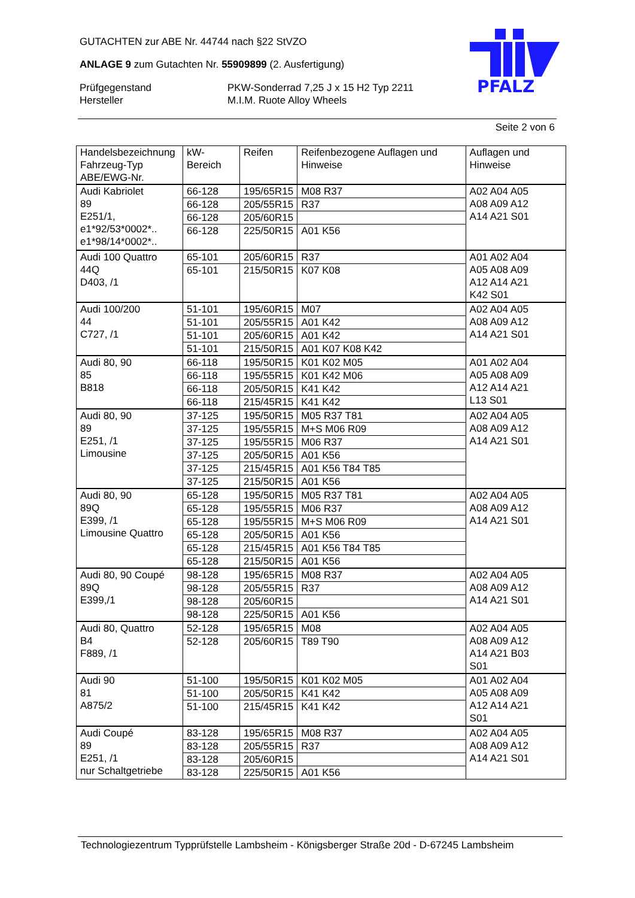PFALZ
GUTACHTEN zur ABE Nr. 44744 nach §22 StVZO
ANLAGE 9 zum Gutachten Nr. 55909899 (2. Ausfertigung)
Prüfgegenstand
Hersteller
PKW-Sonderrad 7,25 J x 15 H2 Typ 2211
M.I.M. Ruote Alloy Wheels
Seite 2 von 6
| Handelsbezeichnung Fahrzeug-Typ ABE/EWG-Nr. | kW-Bereich | Reifen | Reifenbezogene Auflagen und Hinweise | Auflagen und Hinweise |
| --- | --- | --- | --- | --- |
| Audi Kabriolet 89 E251/1, e1*92/53*0002*.. e1*98/14*0002*.. | 66-128 | 195/65R15 | M08 R37 | A02 A04 A05 A08 A09 A12 A14 A21 S01 |
| | 66-128 | 205/55R15 | R37 | |
| | 66-128 | 205/60R15 | | |
| | 66-128 | 225/50R15 | A01 K56 | |
| Audi 100 Quattro 44Q D403, /1 | 65-101 | 205/60R15 | R37 | A01 A02 A04 A05 A08 A09 A12 A14 A21 K42 S01 |
| | 65-101 | 215/50R15 | K07 K08 | |
| Audi 100/200 44 C727, /1 | 51-101 | 195/60R15 | M07 | A02 A04 A05 A08 A09 A12 A14 A21 S01 |
| | 51-101 | 205/55R15 | A01 K42 | |
| | 51-101 | 205/60R15 | A01 K42 | |
| | 51-101 | 215/50R15 | A01 K07 K08 K42 | |
| Audi 80, 90 85 B818 | 66-118 | 195/50R15 | K01 K02 M05 | A01 A02 A04 A05 A08 A09 A12 A14 A21 L13 S01 |
| | 66-118 | 195/55R15 | K01 K42 M06 | |
| | 66-118 | 205/50R15 | K41 K42 | |
| | 66-118 | 215/45R15 | K41 K42 | |
| Audi 80, 90 89 E251, /1 Limousine | 37-125 | 195/50R15 | M05 R37 T81 | A02 A04 A05 A08 A09 A12 A14 A21 S01 |
| | 37-125 | 195/55R15 | M+S M06 R09 | |
| | 37-125 | 195/55R15 | M06 R37 | |
| | 37-125 | 205/50R15 | A01 K56 | |
| | 37-125 | 215/45R15 | A01 K56 T84 T85 | |
| | 37-125 | 215/50R15 | A01 K56 | |
| Audi 80, 90 89Q E399, /1 Limousine Quattro | 65-128 | 195/50R15 | M05 R37 T81 | A02 A04 A05 A08 A09 A12 A14 A21 S01 |
| | 65-128 | 195/55R15 | M06 R37 | |
| | 65-128 | 195/55R15 | M+S M06 R09 | |
| | 65-128 | 205/50R15 | A01 K56 | |
| | 65-128 | 215/45R15 | A01 K56 T84 T85 | |
| | 65-128 | 215/50R15 | A01 K56 | |
| Audi 80, 90 Coupé 89Q E399,/1 | 98-128 | 195/65R15 | M08 R37 | A02 A04 A05 A08 A09 A12 A14 A21 S01 |
| | 98-128 | 205/55R15 | R37 | |
| | 98-128 | 205/60R15 | | |
| | 98-128 | 225/50R15 | A01 K56 | |
| Audi 80, Quattro B4 F889, /1 | 52-128 | 195/65R15 | M08 | A02 A04 A05 A08 A09 A12 A14 A21 B03 S01 |
| | 52-128 | 205/60R15 | T89 T90 | |
| Audi 90 81 A875/2 | 51-100 | 195/50R15 | K01 K02 M05 | A01 A02 A04 A05 A08 A09 A12 A14 A21 S01 |
| | 51-100 | 205/50R15 | K41 K42 | |
| | 51-100 | 215/45R15 | K41 K42 | |
| Audi Coupé 89 E251, /1 nur Schaltgetriebe | 83-128 | 195/65R15 | M08 R37 | A02 A04 A05 A08 A09 A12 A14 A21 S01 |
| | 83-128 | 205/55R15 | R37 | |
| | 83-128 | 205/60R15 | | |
| | 83-128 | 225/50R15 | A01 K56 | |
Technologiezentrum Typprüfstelle Lambsheim - Königsberger Straße 20d - D-67245 Lambsheim